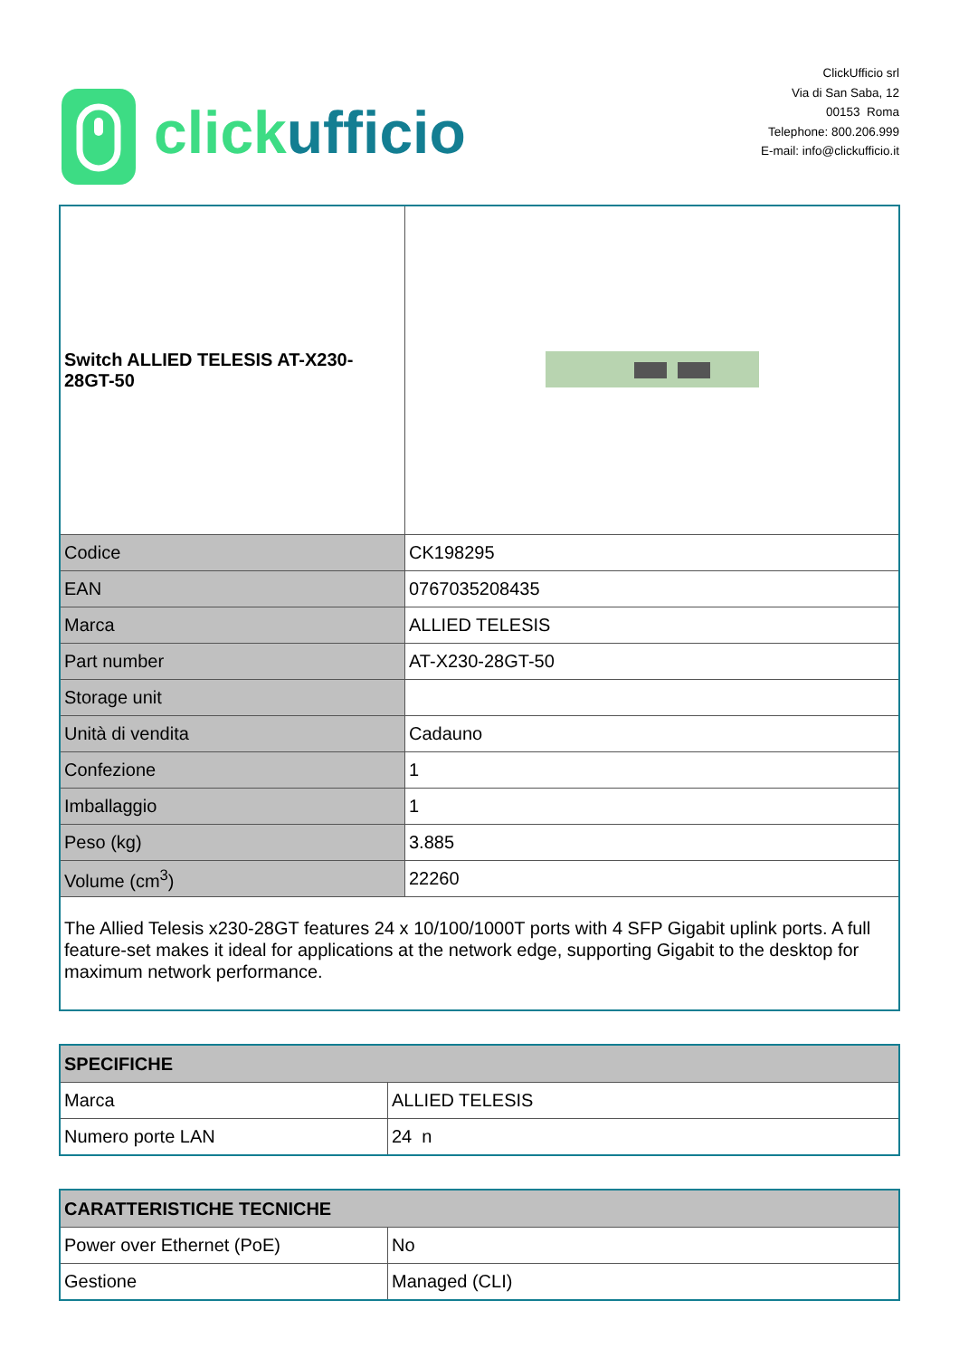click ufficio
ClickUfficio srl
Via di San Saba, 12
00153 Roma
Telephone: 800.206.999
E-mail: info@clickufficio.it
| Switch ALLIED TELESIS AT-X230-28GT-50 | |
| Codice | CK198295 |
| EAN | 0767035208435 |
| Marca | ALLIED TELESIS |
| Part number | AT-X230-28GT-50 |
| Storage unit | |
| Unità di vendita | Cadauno |
| Confezione | 1 |
| Imballaggio | 1 |
| Peso (kg) | 3.885 |
| Volume (cm<sup>3</sup>) | 22260 |
| The Allied Telesis x230-28GT features 24 x 10/100/1000T ports with 4 SFP Gigabit uplink ports. A full feature-set makes it ideal for applications at the network edge, supporting Gigabit to the desktop for maximum network performance. | |
| SPECIFICHE | |
| --- | --- |
| Marca | ALLIED TELESIS |
| Numero porte LAN | 24 n |
| CARATTERISTICHE TECNICHE | |
| --- | --- |
| Power over Ethernet (PoE) | No |
| Gestione | Managed (CLI) |